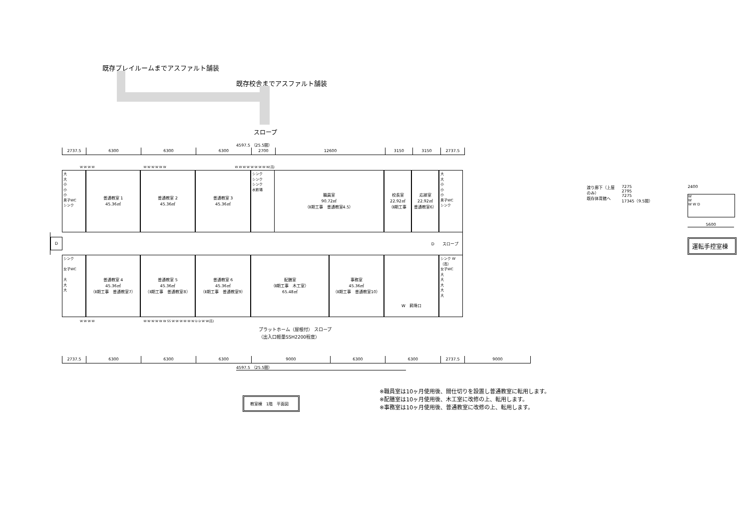既存プレイルームまでアスファルト舗装
既存校舎までアスファルト舗装
スロープ
4597.5 （25.5間）
2737.5 6300 6300 6300 2700 12600 3150 3150 2737.5
W W W W W W W W W W W W W W W W W W W(高)
大
大
小
小
小
男子WC
シンク
普通教室 1
45.36㎡
普通教室 2
45.36㎡
普通教室 3
45.36㎡
シンク
シンク
シンク
水飲場
職員室
90.72㎡
（Ⅱ期工事　普通教室4.5）
校長室
22.92㎡
（Ⅱ期工事
応接室
22.92㎡
普通教室6）
大
大
小
小
小
男子WC
シンク
D D　　スロープ
シンク
女子WC
大
大
大
普通教室 4
45.36㎡
（Ⅱ期工事　普通教室7）
普通教室 5
45.36㎡
（Ⅱ期工事　普通教室8）
普通教室 6
45.36㎡
（Ⅱ期工事　普通教室9）
配膳室
（Ⅱ期工事　木工室）
65.48㎡
事務室
45.36㎡
（Ⅱ期工事　普通教室10）
W　昇降口 シンク W（高）
女子WC
大
大
大
大
大
W W W W W W W W W W SS W W W W W W D D W W(高)
プラットホーム（屋根付） スロープ
（出入口軽量SSH2200程度）
2737.5 6300 6300 6300 9000 6300 6300 2737.5 9000
4597.5 （25.5間）
教室棟　1階　平面図
※職員室は10ヶ月使用後、間仕切りを設置し普通教室に転用します。
※配膳室は10ヶ月使用後、木工室に改修の上、転用します。
※事務室は10ヶ月使用後、普通教室に改修の上、転用します。
渡り廊下（上屋のみ）
既存体育館へ
7275
2795
7275
17345（9.5間）
2400
W
W
W W D
5600
運転手控室棟